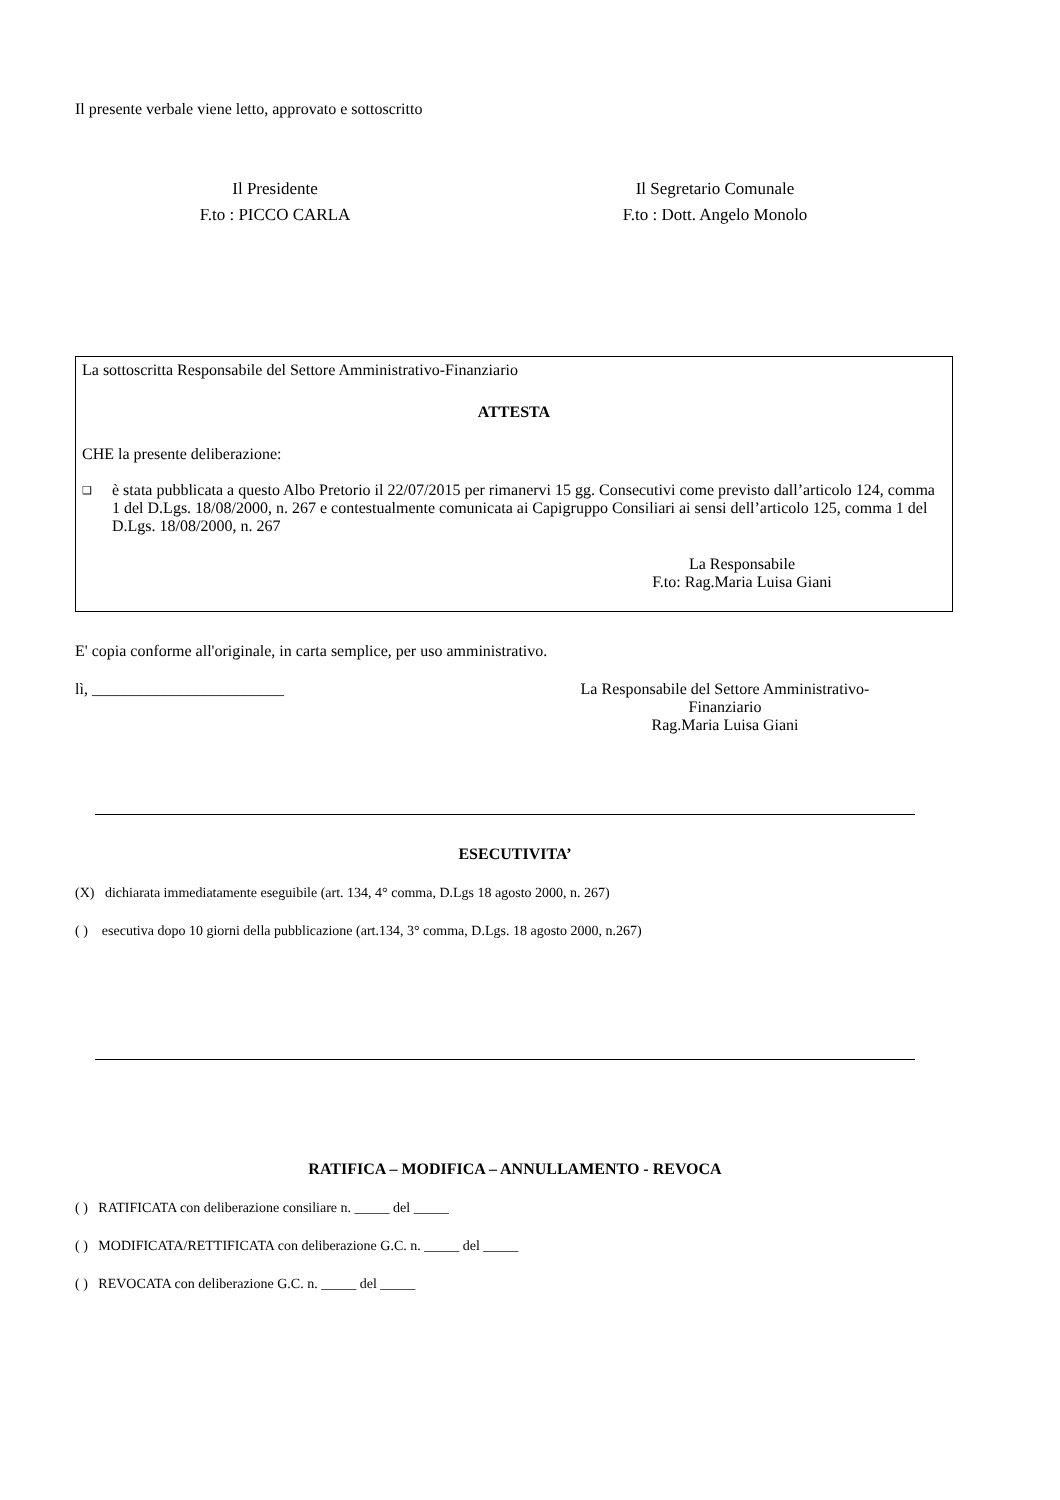Il presente verbale viene letto, approvato e sottoscritto
Il Presidente
F.to : PICCO CARLA
Il Segretario Comunale
F.to : Dott. Angelo Monolo
La sottoscritta Responsabile del Settore Amministrativo-Finanziario
ATTESTA
CHE la presente deliberazione:
❑ è stata pubblicata a questo Albo Pretorio il 22/07/2015 per rimanervi 15 gg. Consecutivi come previsto dall’articolo 124, comma 1 del D.Lgs. 18/08/2000, n. 267 e contestualmente comunicata ai Capigruppo Consiliari ai sensi dell’articolo 125, comma 1 del D.Lgs. 18/08/2000, n. 267
La Responsabile
F.to: Rag.Maria Luisa Giani
E' copia conforme all'originale, in carta semplice, per uso amministrativo.
lì, ________________________ La Responsabile del Settore Amministrativo-
Finanziario
Rag.Maria Luisa Giani
ESECUTIVITA’
(X) dichiarata immediatamente eseguibile (art. 134, 4° comma, D.Lgs 18 agosto 2000, n. 267)
( ) esecutiva dopo 10 giorni della pubblicazione (art.134, 3° comma, D.Lgs. 18 agosto 2000, n.267)
RATIFICA – MODIFICA – ANNULLAMENTO - REVOCA
( ) RATIFICATA con deliberazione consiliare n. _____ del _____
( ) MODIFICATA/RETTIFICATA con deliberazione G.C. n. _____ del _____
( ) REVOCATA con deliberazione G.C. n. _____ del _____